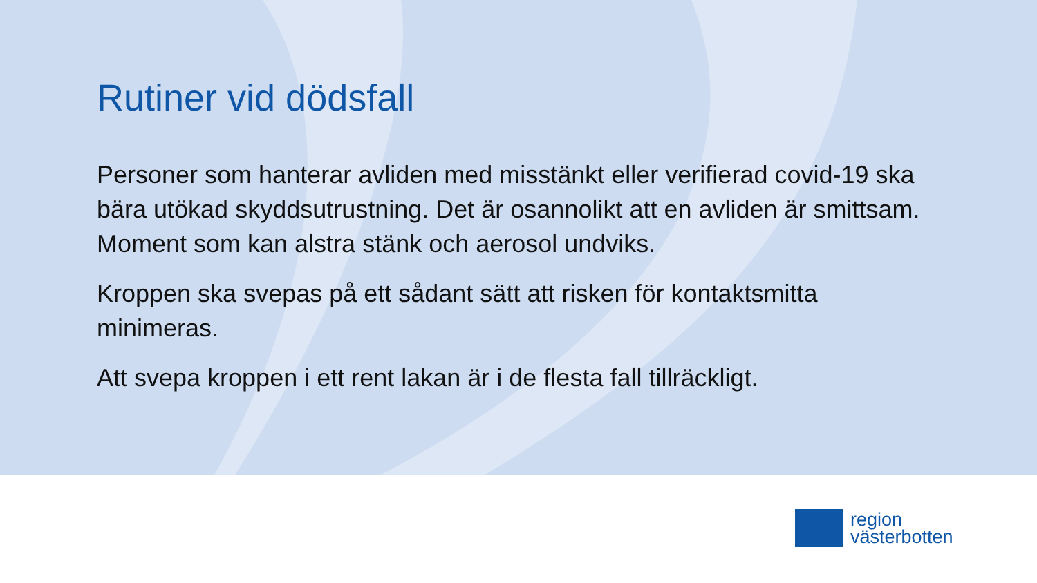Rutiner vid dödsfall
Personer som hanterar avliden med misstänkt eller verifierad covid-19 ska bära utökad skyddsutrustning. Det är osannolikt att en avliden är smittsam. Moment som kan alstra stänk och aerosol undviks.
Kroppen ska svepas på ett sådant sätt att risken för kontaktsmitta minimeras.
Att svepa kroppen i ett rent lakan är i de flesta fall tillräckligt.
region
västerbotten